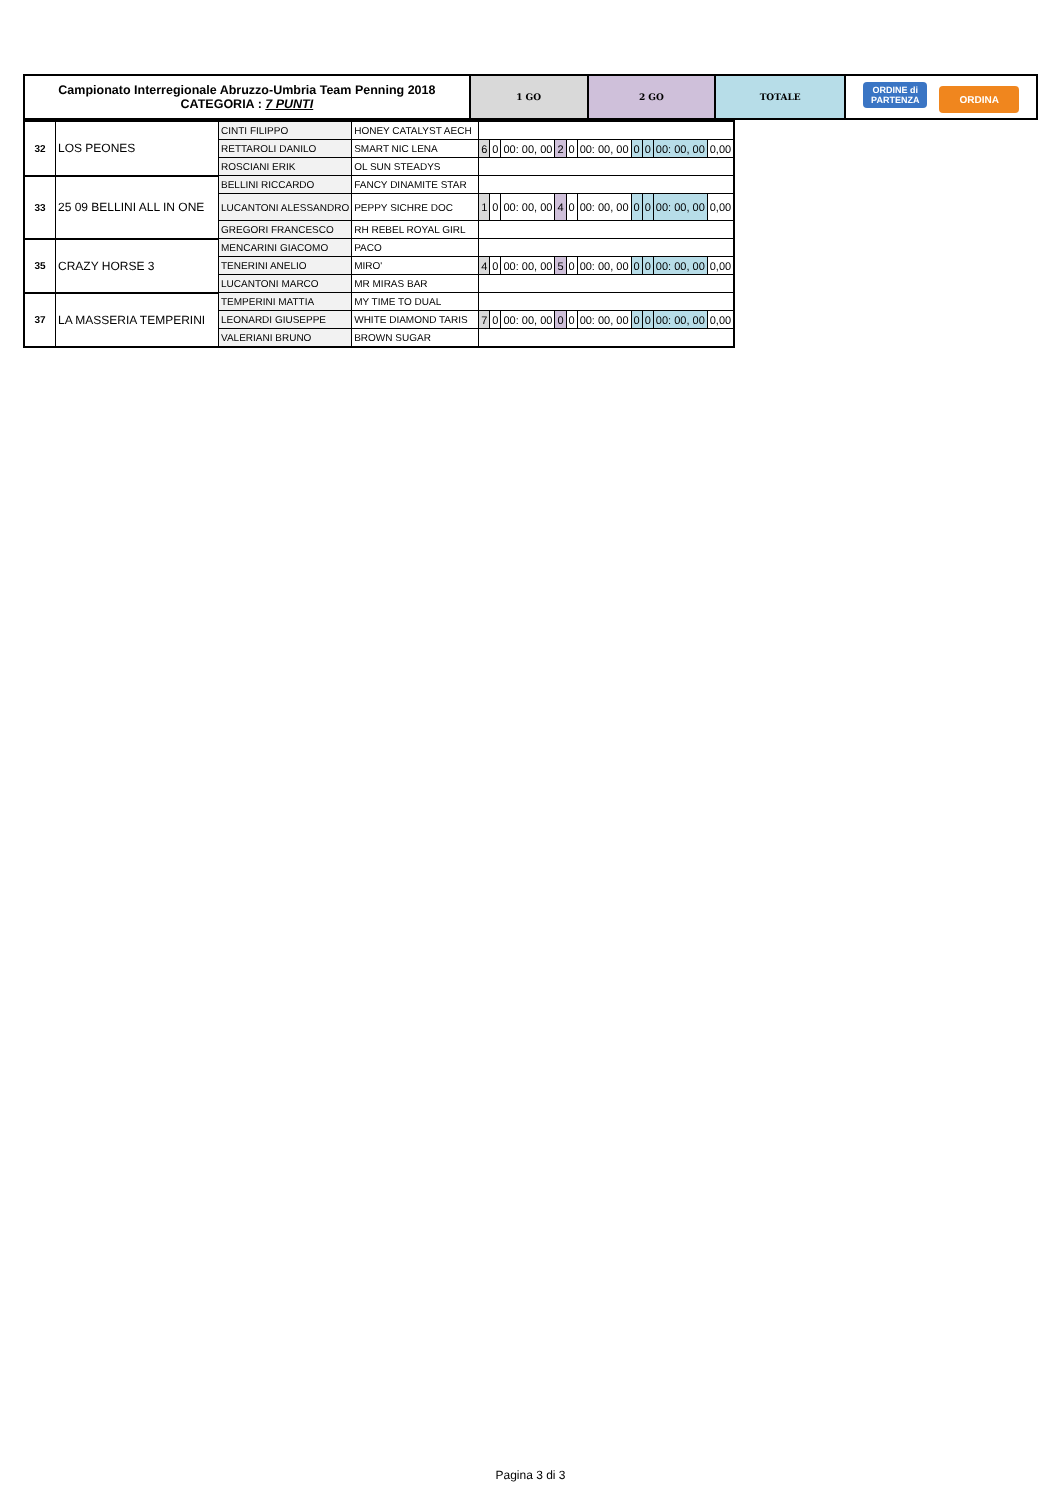| Campionato Interregionale Abruzzo-Umbria Team Penning 2018 CATEGORIA : 7 PUNTI | 1 GO | 2 GO | TOTALE | ORDINE di PARTENZA ORDINA |
| 32 | LOS PEONES | CINTI FILIPPO | HONEY CATALYST AECH | | | | | | | | | | |
| | | RETTAROLI DANILO | SMART NIC LENA | 6 | 0 | 00: 00, 00 | 2 | 0 | 00: 00, 00 | 0 | 0 | 00: 00, 00 | 0,00 |
| | | ROSCIANI ERIK | OL SUN STEADYS | | | | | | | | | | |
| 33 | 25 09 BELLINI ALL IN ONE | BELLINI RICCARDO | FANCY DINAMITE STAR | | | | | | | | | | |
| | | LUCANTONI ALESSANDRO | PEPPY SICHRE DOC | 1 | 0 | 00: 00, 00 | 4 | 0 | 00: 00, 00 | 0 | 0 | 00: 00, 00 | 0,00 |
| | | GREGORI FRANCESCO | RH REBEL ROYAL GIRL | | | | | | | | | | |
| 35 | CRAZY HORSE 3 | MENCARINI GIACOMO | PACO | | | | | | | | | | |
| | | TENERINI ANELIO | MIRO' | 4 | 0 | 00: 00, 00 | 5 | 0 | 00: 00, 00 | 0 | 0 | 00: 00, 00 | 0,00 |
| | | LUCANTONI MARCO | MR MIRAS BAR | | | | | | | | | | |
| 37 | LA MASSERIA TEMPERINI | TEMPERINI MATTIA | MY TIME TO DUAL | | | | | | | | | | |
| | | LEONARDI GIUSEPPE | WHITE DIAMOND TARIS | 7 | 0 | 00: 00, 00 | 0 | 0 | 00: 00, 00 | 0 | 0 | 00: 00, 00 | 0,00 |
| | | VALERIANI BRUNO | BROWN SUGAR | | | | | | | | | | |
Pagina 3 di 3